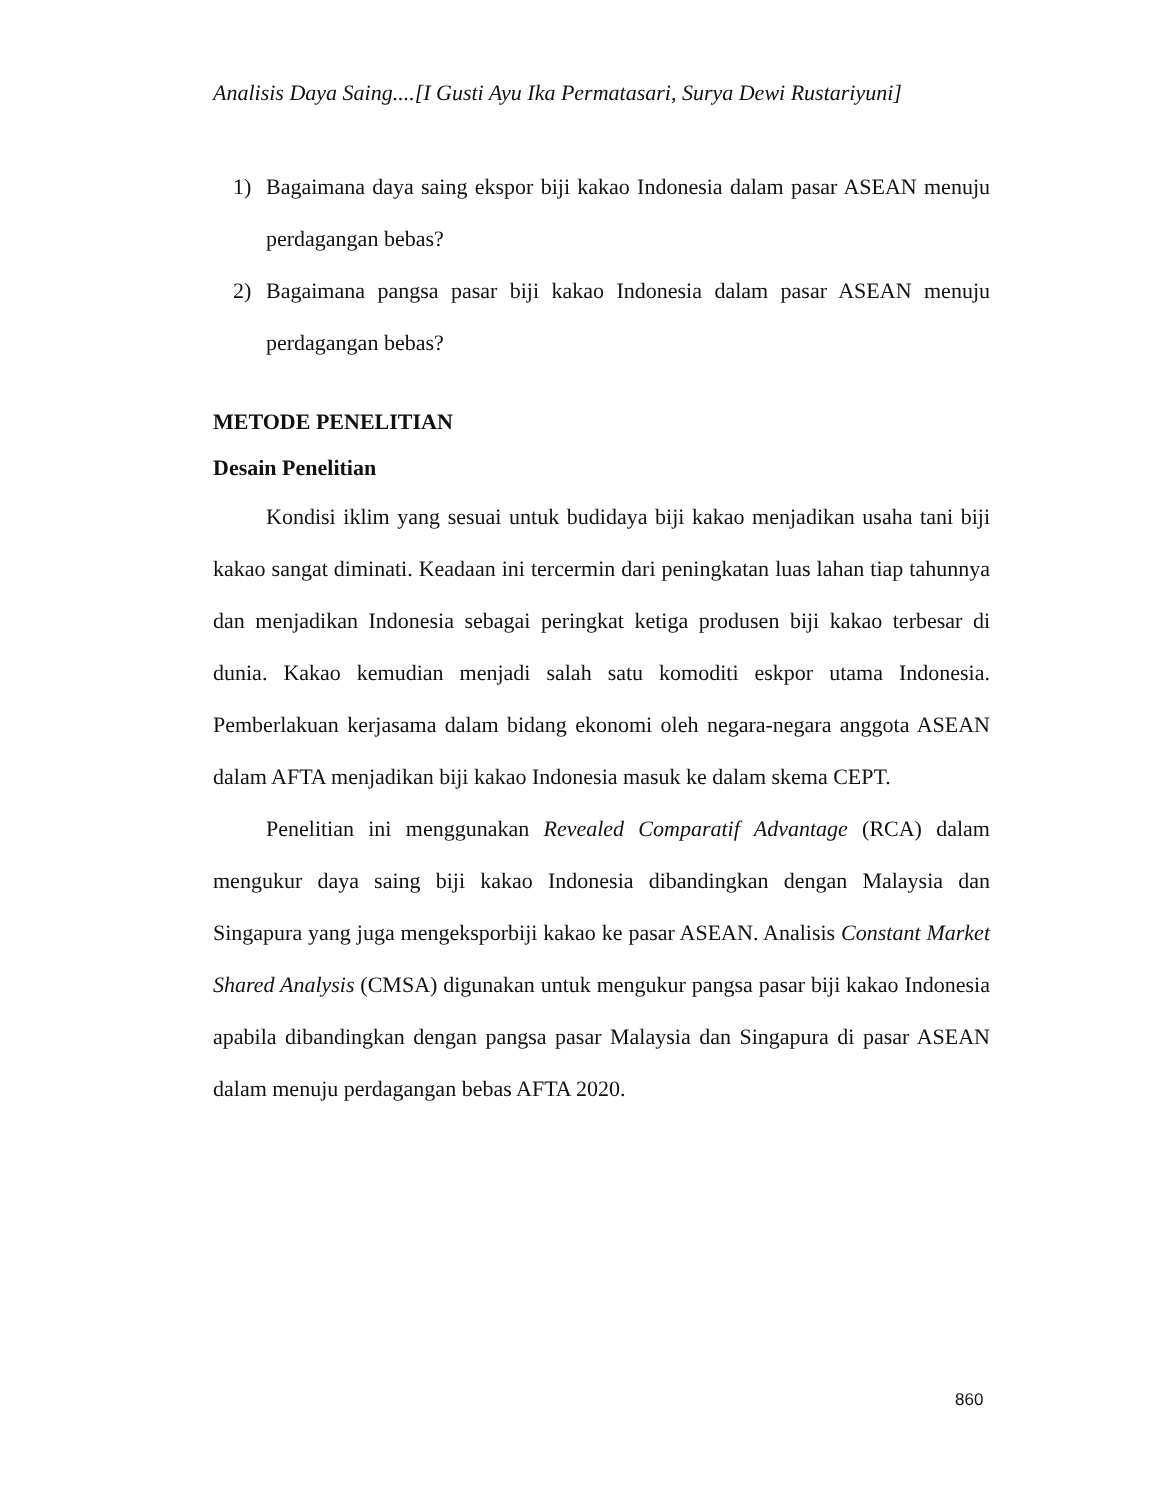Analisis Daya Saing....[I Gusti Ayu Ika Permatasari, Surya Dewi Rustariyuni]
1) Bagaimana daya saing ekspor biji kakao Indonesia dalam pasar ASEAN menuju perdagangan bebas?
2) Bagaimana pangsa pasar biji kakao Indonesia dalam pasar ASEAN menuju perdagangan bebas?
METODE PENELITIAN
Desain Penelitian
Kondisi iklim yang sesuai untuk budidaya biji kakao menjadikan usaha tani biji kakao sangat diminati. Keadaan ini tercermin dari peningkatan luas lahan tiap tahunnya dan menjadikan Indonesia sebagai peringkat ketiga produsen biji kakao terbesar di dunia. Kakao kemudian menjadi salah satu komoditi eskpor utama Indonesia. Pemberlakuan kerjasama dalam bidang ekonomi oleh negara-negara anggota ASEAN dalam AFTA menjadikan biji kakao Indonesia masuk ke dalam skema CEPT.
Penelitian ini menggunakan Revealed Comparatif Advantage (RCA) dalam mengukur daya saing biji kakao Indonesia dibandingkan dengan Malaysia dan Singapura yang juga mengeksporbiji kakao ke pasar ASEAN. Analisis Constant Market Shared Analysis (CMSA) digunakan untuk mengukur pangsa pasar biji kakao Indonesia apabila dibandingkan dengan pangsa pasar Malaysia dan Singapura di pasar ASEAN dalam menuju perdagangan bebas AFTA 2020.
860